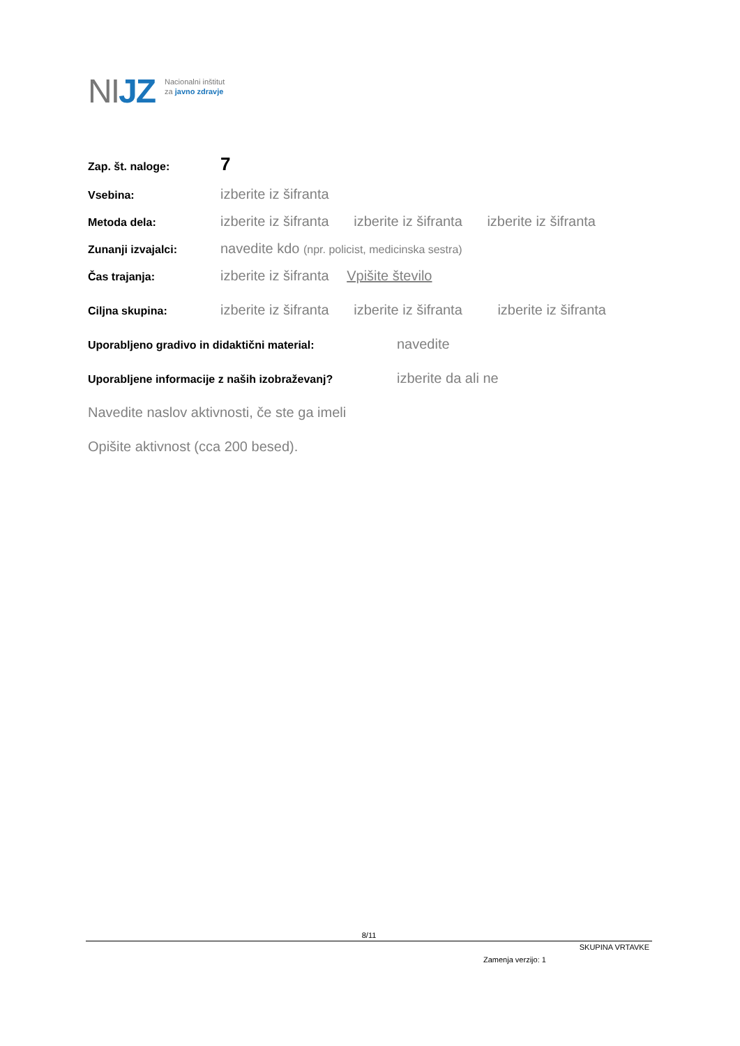NIJZ
Nacionalni inštitut
za javno zdravje
Zap. št. naloge:
7
Vsebina:
izberite iz šifranta
Metoda dela:
izberite iz šifranta izberite iz šifranta izberite iz šifranta
Zunanji izvajalci:
navedite kdo (npr. policist, medicinska sestra)
Čas trajanja:
izberite iz šifranta Vpišite število
Ciljna skupina:
izberite iz šifranta izberite iz šifranta izberite iz šifranta
Uporabljeno gradivo in didaktični material:
navedite
Uporabljene informacije z naših izobraževanj?
izberite da ali ne
Navedite naslov aktivnosti, če ste ga imeli
Opišite aktivnost (cca 200 besed).
8/11
SKUPINA VRTAVKE
Zamenja verzijo: 1